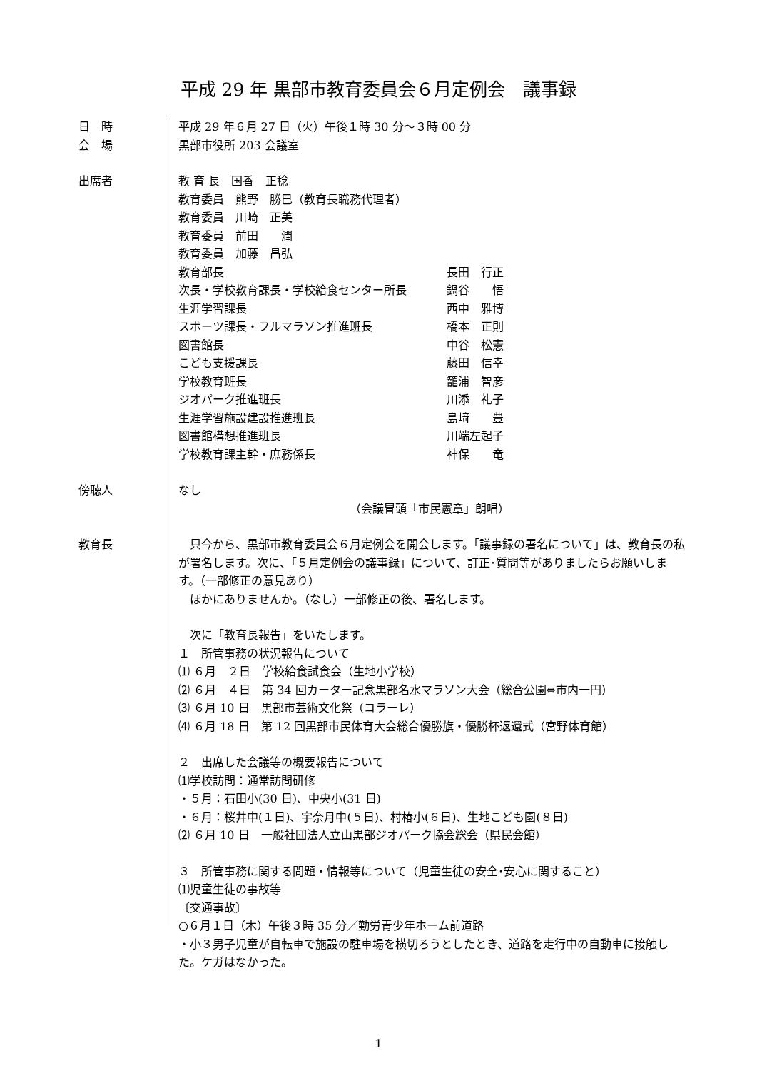平成 29 年 黒部市教育委員会６月定例会　議事録
日　時 平成 29 年６月 27 日（火）午後１時 30 分～３時 00 分
会　場 黒部市役所 203 会議室
出席者 教 育 長　国香　正稔
教育委員　熊野　勝巳（教育長職務代理者）
教育委員　川崎　正美
教育委員　前田　　潤
教育委員　加藤　昌弘
教育部長 長田　行正
次長・学校教育課長・学校給食センター所長 鍋谷　　悟
生涯学習課長 西中　雅博
スポーツ課長・フルマラソン推進班長 橋本　正則
図書館長 中谷　松憲
こども支援課長 藤田　信幸
学校教育班長 籠浦　智彦
ジオパーク推進班長 川添　礼子
生涯学習施設建設推進班長 島﨑　　豊
図書館構想推進班長 川端左起子
学校教育課主幹・庶務係長 神保　　竜
傍聴人 なし
（会議冒頭「市民憲章」朗唱）
教育長 　只今から、黒部市教育委員会６月定例会を開会します。「議事録の署名について」は、教育長の私が署名します。次に、「５月定例会の議事録」について、訂正･質問等がありましたらお願いします。（一部修正の意見あり）
　ほかにありませんか。（なし）一部修正の後、署名します。
　次に「教育長報告」をいたします。
１　所管事務の状況報告について
⑴ ６月　２日　学校給食試食会（生地小学校）
⑵ ６月　４日　第 34 回カーター記念黒部名水マラソン大会（総合公園⇔市内一円）
⑶ ６月 10 日　黒部市芸術文化祭（コラーレ）
⑷ ６月 18 日　第 12 回黒部市民体育大会総合優勝旗・優勝杯返還式（宮野体育館）
２　出席した会議等の概要報告について
⑴学校訪問：通常訪問研修
・５月：石田小(30 日)、中央小(31 日)
・６月：桜井中(１日)、宇奈月中(５日)、村椿小(６日)、生地こども園(８日)
⑵ ６月 10 日　一般社団法人立山黒部ジオパーク協会総会（県民会館）
３　所管事務に関する問題・情報等について（児童生徒の安全･安心に関すること）
⑴児童生徒の事故等
〔交通事故〕
○６月１日（木）午後３時 35 分／勤労青少年ホーム前道路
・小３男子児童が自転車で施設の駐車場を横切ろうとしたとき、道路を走行中の自動車に接触した。ケガはなかった。
1